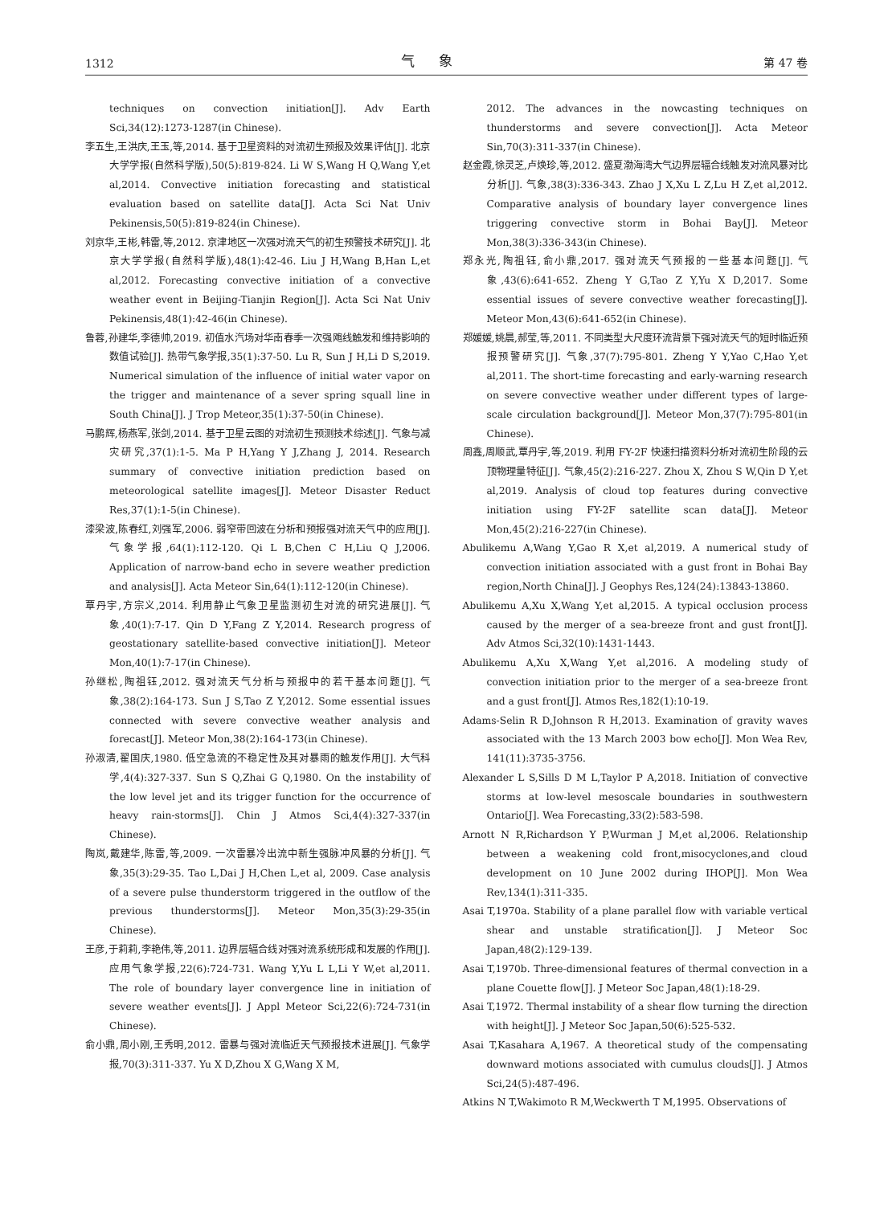1312 气象 第 47 卷
techniques on convection initiation[J]. Adv Earth Sci,34(12):1273-1287(in Chinese).
李五生,王洪庆,王玉,等,2014. 基于卫星资料的对流初生预报及效果评估[J]. 北京大学学报(自然科学版),50(5):819-824. Li W S,Wang H Q,Wang Y,et al,2014. Convective initiation forecasting and statistical evaluation based on satellite data[J]. Acta Sci Nat Univ Pekinensis,50(5):819-824(in Chinese).
刘京华,王彬,韩雷,等,2012. 京津地区一次强对流天气的初生预警技术研究[J]. 北京大学学报(自然科学版),48(1):42-46. Liu J H,Wang B,Han L,et al,2012. Forecasting convective initiation of a convective weather event in Beijing-Tianjin Region[J]. Acta Sci Nat Univ Pekinensis,48(1):42-46(in Chinese).
鲁蓉,孙建华,李德帅,2019. 初值水汽场对华南春季一次强飑线触发和维持影响的数值试验[J]. 热带气象学报,35(1):37-50. Lu R, Sun J H,Li D S,2019. Numerical simulation of the influence of initial water vapor on the trigger and maintenance of a sever spring squall line in South China[J]. J Trop Meteor,35(1):37-50(in Chinese).
马鹏辉,杨燕军,张剑,2014. 基于卫星云图的对流初生预测技术综述[J]. 气象与减灾研究,37(1):1-5. Ma P H,Yang Y J,Zhang J, 2014. Research summary of convective initiation prediction based on meteorological satellite images[J]. Meteor Disaster Reduct Res,37(1):1-5(in Chinese).
漆梁波,陈春红,刘强军,2006. 弱窄带回波在分析和预报强对流天气中的应用[J]. 气象学报,64(1):112-120. Qi L B,Chen C H,Liu Q J,2006. Application of narrow-band echo in severe weather prediction and analysis[J]. Acta Meteor Sin,64(1):112-120(in Chinese).
覃丹宇,方宗义,2014. 利用静止气象卫星监测初生对流的研究进展[J]. 气象,40(1):7-17. Qin D Y,Fang Z Y,2014. Research progress of geostationary satellite-based convective initiation[J]. Meteor Mon,40(1):7-17(in Chinese).
孙继松,陶祖钰,2012. 强对流天气分析与预报中的若干基本问题[J]. 气象,38(2):164-173. Sun J S,Tao Z Y,2012. Some essential issues connected with severe convective weather analysis and forecast[J]. Meteor Mon,38(2):164-173(in Chinese).
孙淑清,翟国庆,1980. 低空急流的不稳定性及其对暴雨的触发作用[J]. 大气科学,4(4):327-337. Sun S Q,Zhai G Q,1980. On the instability of the low level jet and its trigger function for the occurrence of heavy rain-storms[J]. Chin J Atmos Sci,4(4):327-337(in Chinese).
陶岚,戴建华,陈雷,等,2009. 一次雷暴冷出流中新生强脉冲风暴的分析[J]. 气象,35(3):29-35. Tao L,Dai J H,Chen L,et al, 2009. Case analysis of a severe pulse thunderstorm triggered in the outflow of the previous thunderstorms[J]. Meteor Mon,35(3):29-35(in Chinese).
王彦,于莉莉,李艳伟,等,2011. 边界层辐合线对强对流系统形成和发展的作用[J]. 应用气象学报,22(6):724-731. Wang Y,Yu L L,Li Y W,et al,2011. The role of boundary layer convergence line in initiation of severe weather events[J]. J Appl Meteor Sci,22(6):724-731(in Chinese).
俞小鼎,周小刚,王秀明,2012. 雷暴与强对流临近天气预报技术进展[J]. 气象学报,70(3):311-337. Yu X D,Zhou X G,Wang X M,
2012. The advances in the nowcasting techniques on thunderstorms and severe convection[J]. Acta Meteor Sin,70(3):311-337(in Chinese).
赵金霞,徐灵芝,卢焕珍,等,2012. 盛夏渤海湾大气边界层辐合线触发对流风暴对比分析[J]. 气象,38(3):336-343. Zhao J X,Xu L Z,Lu H Z,et al,2012. Comparative analysis of boundary layer convergence lines triggering convective storm in Bohai Bay[J]. Meteor Mon,38(3):336-343(in Chinese).
郑永光,陶祖钰,俞小鼎,2017. 强对流天气预报的一些基本问题[J]. 气象,43(6):641-652. Zheng Y G,Tao Z Y,Yu X D,2017. Some essential issues of severe convective weather forecasting[J]. Meteor Mon,43(6):641-652(in Chinese).
郑媛媛,姚晨,郝莹,等,2011. 不同类型大尺度环流背景下强对流天气的短时临近预报预警研究[J]. 气象,37(7):795-801. Zheng Y Y,Yao C,Hao Y,et al,2011. The short-time forecasting and early-warning research on severe convective weather under different types of large-scale circulation background[J]. Meteor Mon,37(7):795-801(in Chinese).
周鑫,周顺武,覃丹宇,等,2019. 利用 FY-2F 快速扫描资料分析对流初生阶段的云顶物理量特征[J]. 气象,45(2):216-227. Zhou X, Zhou S W,Qin D Y,et al,2019. Analysis of cloud top features during convective initiation using FY-2F satellite scan data[J]. Meteor Mon,45(2):216-227(in Chinese).
Abulikemu A,Wang Y,Gao R X,et al,2019. A numerical study of convection initiation associated with a gust front in Bohai Bay region,North China[J]. J Geophys Res,124(24):13843-13860.
Abulikemu A,Xu X,Wang Y,et al,2015. A typical occlusion process caused by the merger of a sea-breeze front and gust front[J]. Adv Atmos Sci,32(10):1431-1443.
Abulikemu A,Xu X,Wang Y,et al,2016. A modeling study of convection initiation prior to the merger of a sea-breeze front and a gust front[J]. Atmos Res,182(1):10-19.
Adams-Selin R D,Johnson R H,2013. Examination of gravity waves associated with the 13 March 2003 bow echo[J]. Mon Wea Rev, 141(11):3735-3756.
Alexander L S,Sills D M L,Taylor P A,2018. Initiation of convective storms at low-level mesoscale boundaries in southwestern Ontario[J]. Wea Forecasting,33(2):583-598.
Arnott N R,Richardson Y P,Wurman J M,et al,2006. Relationship between a weakening cold front,misocyclones,and cloud development on 10 June 2002 during IHOP[J]. Mon Wea Rev,134(1):311-335.
Asai T,1970a. Stability of a plane parallel flow with variable vertical shear and unstable stratification[J]. J Meteor Soc Japan,48(2):129-139.
Asai T,1970b. Three-dimensional features of thermal convection in a plane Couette flow[J]. J Meteor Soc Japan,48(1):18-29.
Asai T,1972. Thermal instability of a shear flow turning the direction with height[J]. J Meteor Soc Japan,50(6):525-532.
Asai T,Kasahara A,1967. A theoretical study of the compensating downward motions associated with cumulus clouds[J]. J Atmos Sci,24(5):487-496.
Atkins N T,Wakimoto R M,Weckwerth T M,1995. Observations of